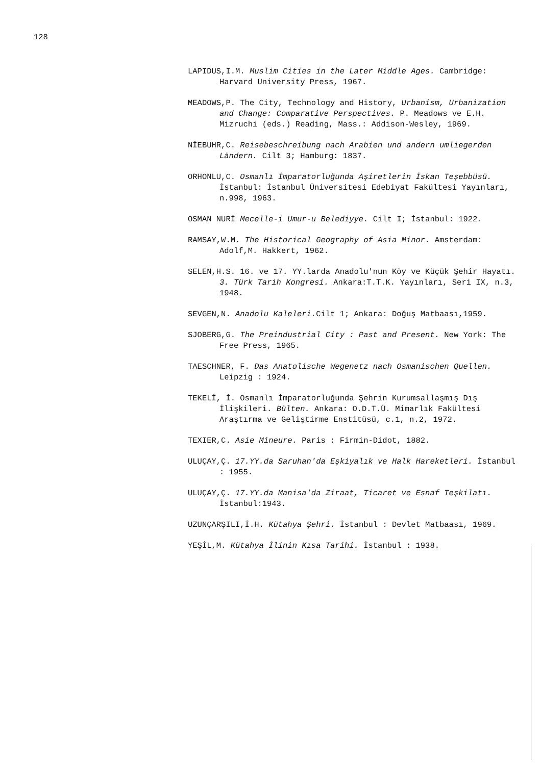128
LAPIDUS,I.M. Muslim Cities in the Later Middle Ages. Cambridge: Harvard University Press, 1967.
MEADOWS,P. The City, Technology and History, Urbanism, Urbanization and Change: Comparative Perspectives. P. Meadows ve E.H. Mizruchi (eds.) Reading, Mass.: Addison-Wesley, 1969.
NİEBUHR,C. Reisebeschreibung nach Arabien und andern umliegerden Ländern. Cilt 3; Hamburg: 1837.
ORHONLU,C. Osmanlı İmparatorluğunda Aşiretlerin İskan Teşebbüsü. İstanbul: İstanbul Üniversitesi Edebiyat Fakültesi Yayınları, n.998, 1963.
OSMAN NURİ Mecelle-i Umur-u Belediyye. Cilt I; İstanbul: 1922.
RAMSAY,W.M. The Historical Geography of Asia Minor. Amsterdam: Adolf,M. Hakkert, 1962.
SELEN,H.S. 16. ve 17. YY.larda Anadolu'nun Köy ve Küçük Şehir Hayatı. 3. Türk Tarih Kongresi. Ankara:T.T.K. Yayınları, Seri IX, n.3, 1948.
SEVGEN,N. Anadolu Kaleleri. Cilt 1; Ankara: Doğuş Matbaası,1959.
SJOBERG,G. The Preindustrial City : Past and Present. New York: The Free Press, 1965.
TAESCHNER, F. Das Anatolische Wegenetz nach Osmanischen Quellen. Leipzig : 1924.
TEKELİ, İ. Osmanlı İmparatorluğunda Şehrin Kurumsallaşmış Dış İlişkileri. Bülten. Ankara: O.D.T.Ü. Mimarlık Fakültesi Araştırma ve Geliştirme Enstitüsü, c.1, n.2, 1972.
TEXIER,C. Asie Mineure. Paris : Firmin-Didot, 1882.
ULUÇAY,Ç. 17.YY.da Saruhan'da Eşkiyalık ve Halk Hareketleri. İstanbul : 1955.
ULUÇAY,Ç. 17.YY.da Manisa'da Ziraat, Ticaret ve Esnaf Teşkilatı. İstanbul:1943.
UZUNÇARŞILI,İ.H. Kütahya Şehri. İstanbul : Devlet Matbaası, 1969.
YEŞİL,M. Kütahya İlinin Kısa Tarihi. İstanbul : 1938.